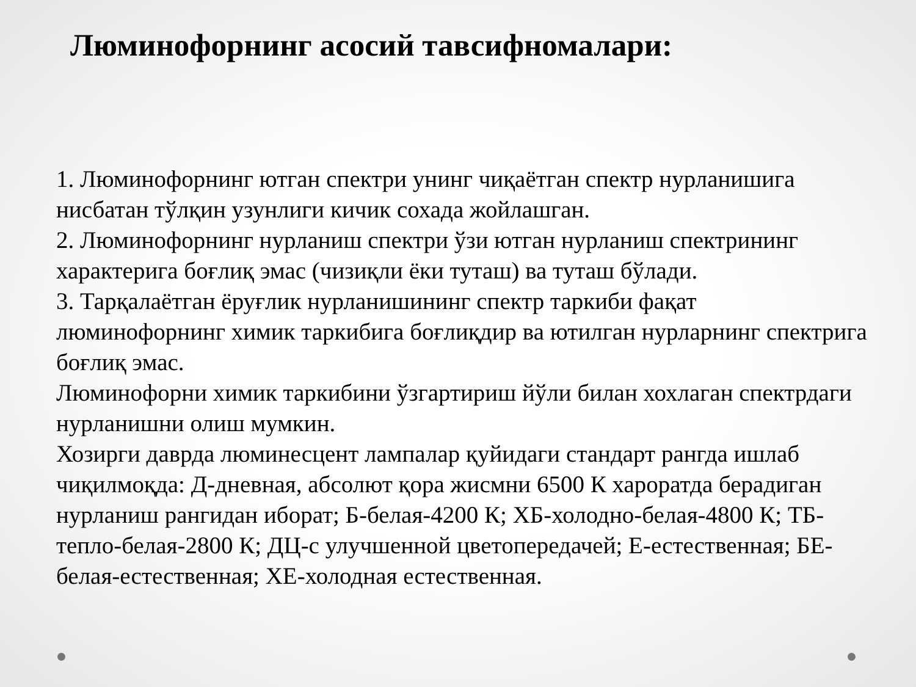Люминофорнинг асосий тавсифномалари:
1. Люминофорнинг ютган спектри унинг чиқаётган спектр нурланишига нисбатан тўлқин узунлиги кичик сохада жойлашган.
2. Люминофорнинг нурланиш спектри ўзи ютган нурланиш спектрининг характерига боғлиқ эмас (чизиқли ёки туташ) ва туташ бўлади.
3. Тарқалаётган ёруғлик нурланишининг спектр таркиби фақат люминофорнинг химик таркибига боғлиқдир ва ютилган нурларнинг спектрига боғлиқ эмас.
Люминофорни химик таркибини ўзгартириш йўли билан хохлаган спектрдаги нурланишни олиш мумкин.
Хозирги даврда люминесцент лампалар қуйидаги стандарт рангда ишлаб чиқилмоқда: Д-дневная, абсолют қора жисмни 6500 К хароратда берадиган нурланиш рангидан иборат; Б-белая-4200 К; ХБ-холодно-белая-4800 К; ТБ-тепло-белая-2800 К; ДЦ-с улучшенной цветопередачей; Е-естественная; БЕ-белая-естественная; ХЕ-холодная естественная.